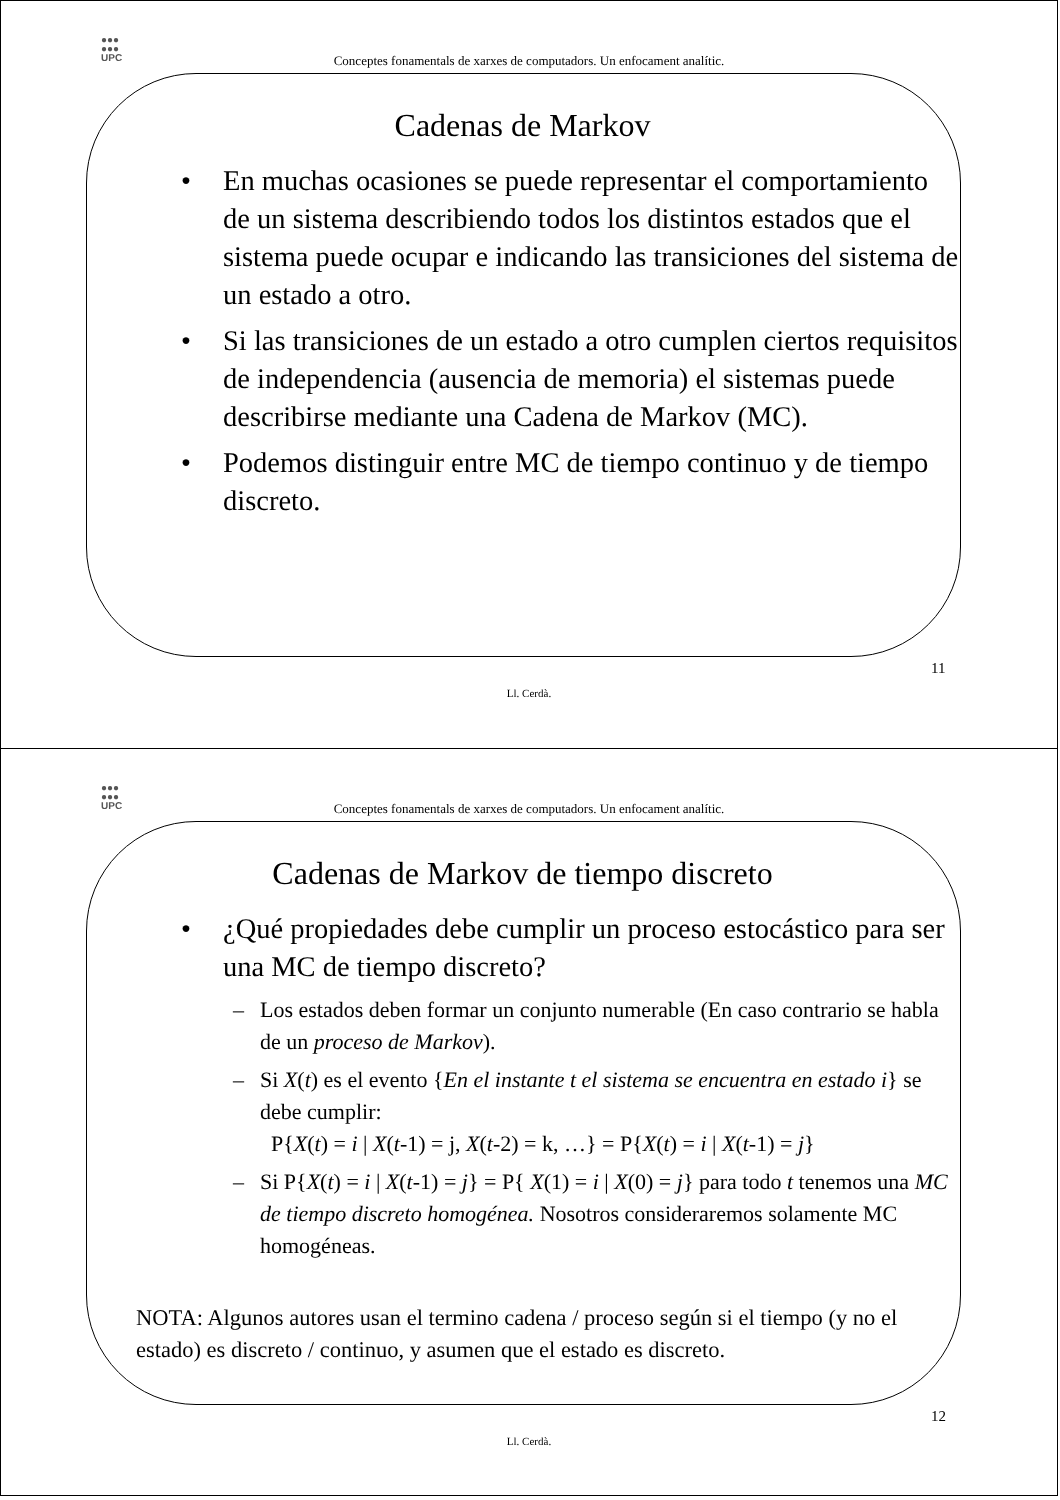●●●
●●●
UPC
Conceptes fonamentals de xarxes de computadors. Un enfocament analític.
Cadenas de Markov
• En muchas ocasiones se puede representar el comportamiento de un sistema describiendo todos los distintos estados que el sistema puede ocupar e indicando las transiciones del sistema de un estado a otro.
• Si las transiciones de un estado a otro cumplen ciertos requisitos de independencia (ausencia de memoria) el sistemas puede describirse mediante una Cadena de Markov (MC).
• Podemos distinguir entre MC de tiempo continuo y de tiempo discreto.
11
Ll. Cerdà.
●●●
●●●
UPC
Conceptes fonamentals de xarxes de computadors. Un enfocament analític.
Cadenas de Markov de tiempo discreto
• ¿Qué propiedades debe cumplir un proceso estocástico para ser una MC de tiempo discreto?
– Los estados deben formar un conjunto numerable (En caso contrario se habla de un proceso de Markov).
– Si X(t) es el evento {En el instante t el sistema se encuentra en estado i} se debe cumplir:
P{X(t) = i | X(t-1) = j, X(t-2) = k, …} = P{X(t) = i | X(t-1) = j}
– Si P{X(t) = i | X(t-1) = j} = P{ X(1) = i | X(0) = j} para todo t tenemos una MC de tiempo discreto homogénea. Nosotros consideraremos solamente MC homogéneas.
NOTA: Algunos autores usan el termino cadena / proceso según si el tiempo (y no el estado) es discreto / continuo, y asumen que el estado es discreto.
12
Ll. Cerdà.